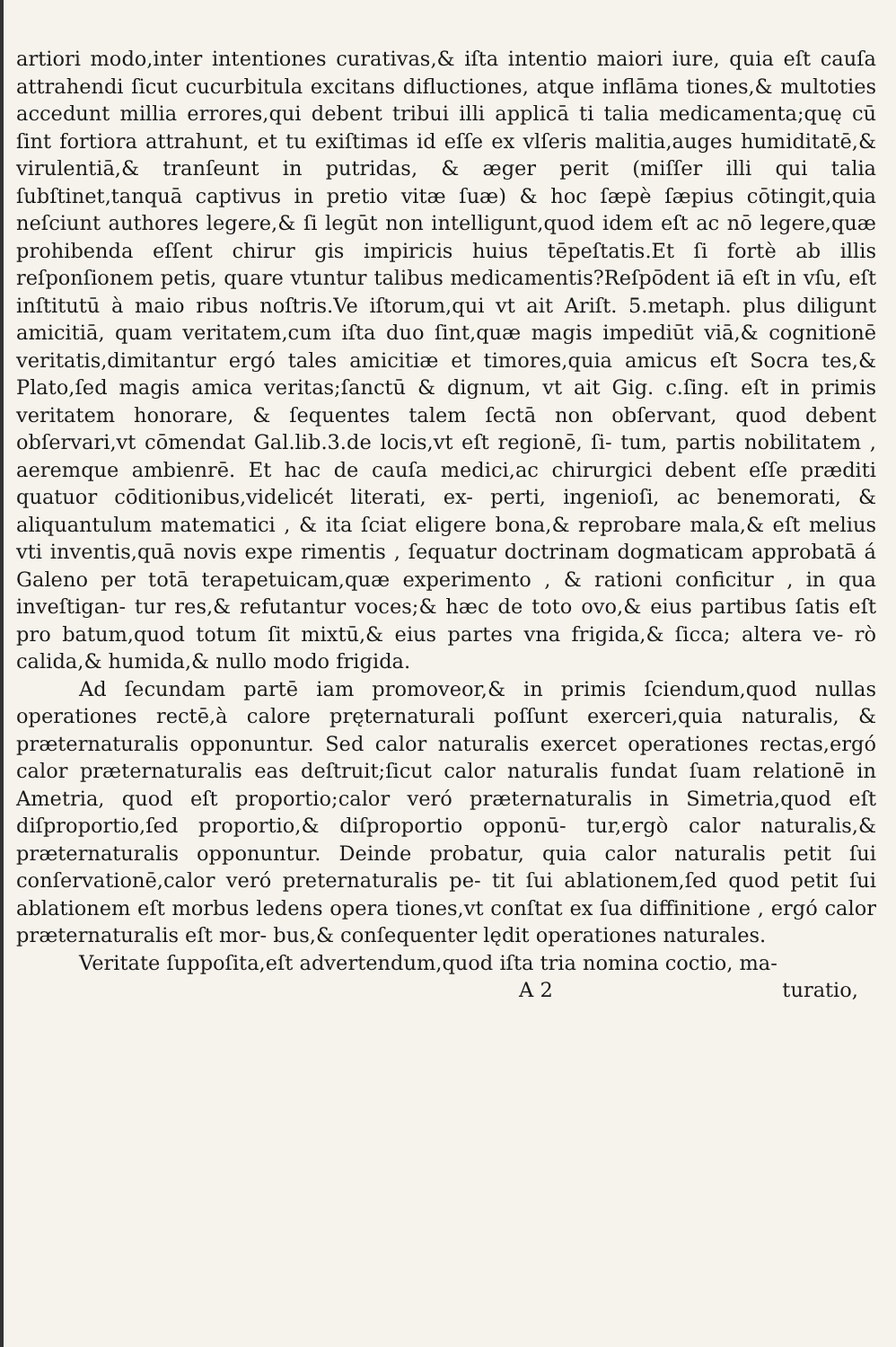artiori modo,inter intentiones curativas,& iſta intentio maiori iure, quia eſt cauſa attrahendi ſicut cucurbitula excitans difluctiones, atque inflāma tiones,& multoties accedunt millia errores,qui debent tribui illi applicā ti talia medicamenta;quę cū ſint fortiora attrahunt, et tu exiſtimas id eſſe ex vlſeris malitia,auges humiditatē,& virulentiā,& tranſeunt in putridas, & æger perit (miſſer illi qui talia ſubſtinet,tanquā captivus in pretio vitæ ſuæ) & hoc ſæpè ſæpius cōtingit,quia neſciunt authores legere,& ſi legūt non intelligunt,quod idem eſt ac nō legere,quæ prohibenda eſſent chirur gis impiricis huius tēpeſtatis.Et ſi fortè ab illis reſponſionem petis, quare vtuntur talibus medicamentis?Reſpōdent iā eſt in vſu, eſt inſtitutū à maio ribus noſtris.Ve iſtorum,qui vt ait Ariſt. 5.metaph. plus diligunt amicitiā, quam veritatem,cum iſta duo ſint,quæ magis impediūt viā,& cognitionē veritatis,dimitantur ergó tales amicitiæ et timores,quia amicus eſt Socra tes,& Plato,ſed magis amica veritas;ſanctū & dignum, vt ait Gig. c.ſing. eſt in primis veritatem honorare, & ſequentes talem ſectā non obſervant, quod debent obſervari,vt cōmendat Gal.lib.3.de locis,vt eſt regionē, ſi- tum, partis nobilitatem , aeremque ambienrē. Et hac de cauſa medici,ac chirurgici debent eſſe præditi quatuor cōditionibus,videlicét literati, ex- perti, ingenioſi, ac benemorati, & aliquantulum matematici , & ita ſciat eligere bona,& reprobare mala,& eſt melius vti inventis,quā novis expe rimentis , ſequatur doctrinam dogmaticam approbatā á Galeno per totā terapetuicam,quæ experimento , & rationi conficitur , in qua inveſtigan- tur res,& refutantur voces;& hæc de toto ovo,& eius partibus ſatis eſt pro batum,quod totum ſit mixtū,& eius partes vna frigida,& ſicca; altera ve- rò calida,& humida,& nullo modo frigida.
Ad ſecundam partē iam promoveor,& in primis ſciendum,quod nullas operationes rectē,à calore pręternaturali poſſunt exerceri,quia naturalis, & præternaturalis opponuntur. Sed calor naturalis exercet operationes rectas,ergó calor præternaturalis eas deſtruit;ſicut calor naturalis fundat ſuam relationē in Ametria, quod eſt proportio;calor veró præternaturalis in Simetria,quod eſt diſproportio,ſed proportio,& diſproportio opponū- tur,ergò calor naturalis,& præternaturalis opponuntur. Deinde probatur, quia calor naturalis petit ſui conſervationē,calor veró preternaturalis pe- tit ſui ablationem,ſed quod petit ſui ablationem eſt morbus ledens opera tiones,vt conſtat ex ſua diffinitione , ergó calor præternaturalis eſt mor- bus,& conſequenter lędit operationes naturales.
Veritate ſuppoſita,eſt advertendum,quod iſta tria nomina coctio, ma-
A 2 turatio,